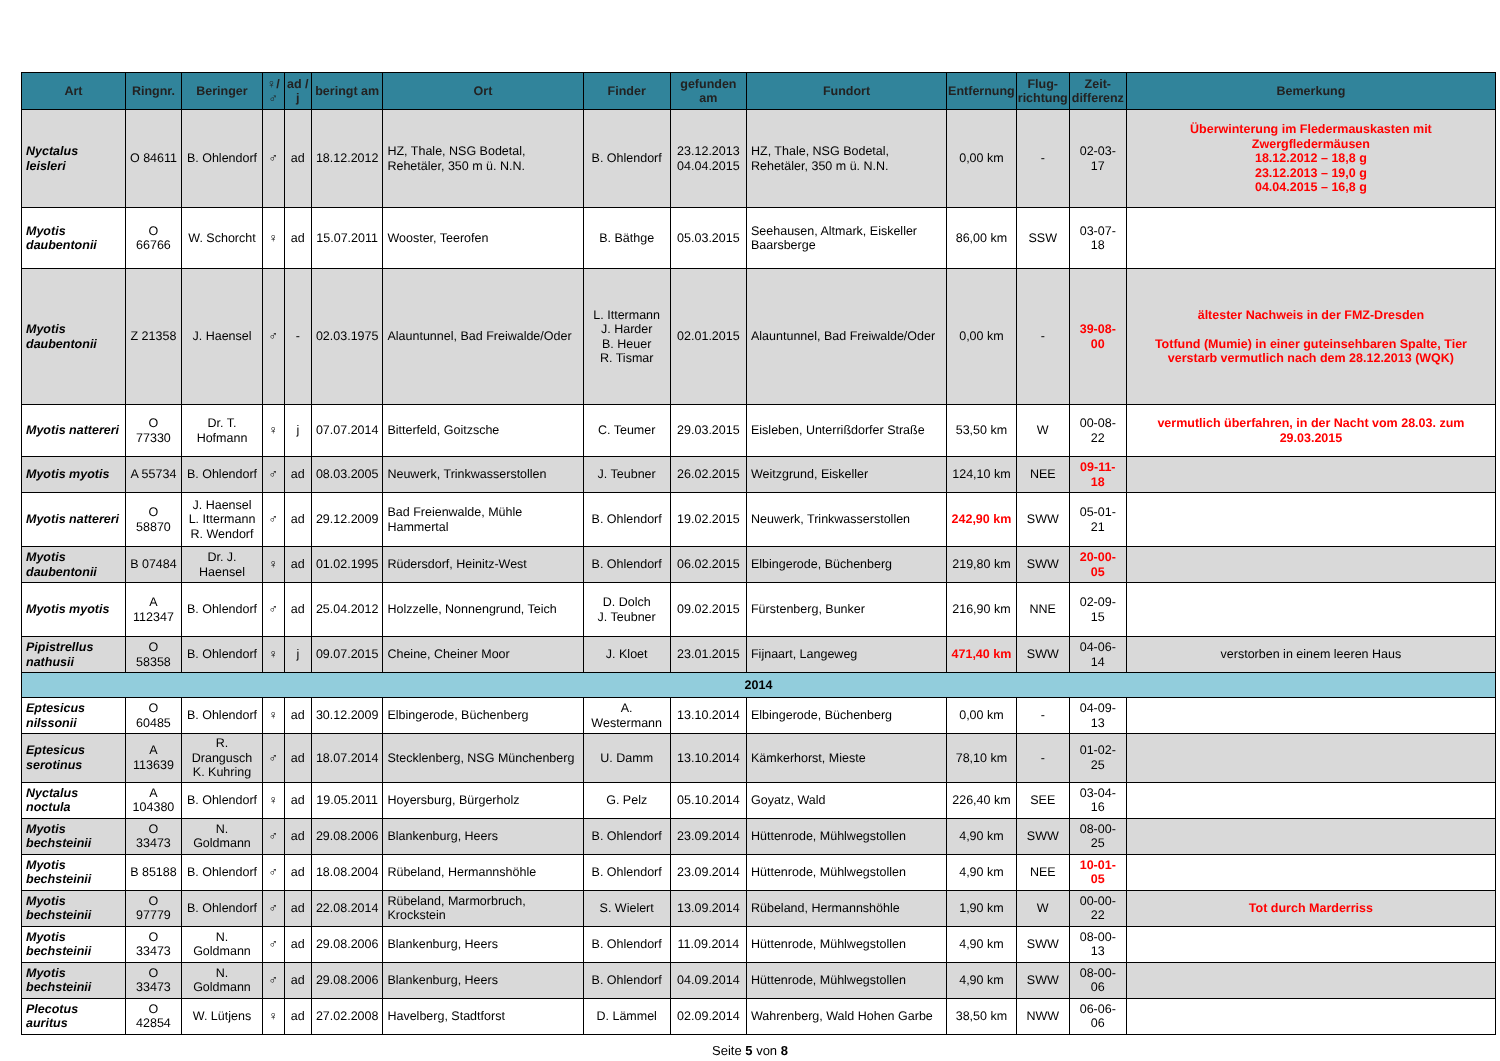| Art | Ringnr. | Beringer | ♀/♂ | ad / j | beringt am | Ort | Finder | gefunden am | Fundort | Entfernung | Flug- richtung | Zeit- differenz | Bemerkung |
| --- | --- | --- | --- | --- | --- | --- | --- | --- | --- | --- | --- | --- | --- |
| Nyctalus leisleri | O 84611 | B. Ohlendorf | ♂ | ad | 18.12.2012 | HZ, Thale, NSG Bodetal, Rehetäler, 350 m ü. N.N. | B. Ohlendorf | 23.12.2013 04.04.2015 | HZ, Thale, NSG Bodetal, Rehetäler, 350 m ü. N.N. | 0,00 km | - | 02-03-17 | Überwinterung im Fledermauskasten mit Zwergfledermäusen 18.12.2012 – 18,8 g 23.12.2013 – 19,0 g 04.04.2015 – 16,8 g |
| Myotis daubentonii | O 66766 | W. Schorcht | ♀ | ad | 15.07.2011 | Wooster, Teerofen | B. Bäthge | 05.03.2015 | Seehausen, Altmark, Eiskeller Baarsberge | 86,00 km | SSW | 03-07-18 | |
| Myotis daubentonii | Z 21358 | J. Haensel | ♂ | - | 02.03.1975 | Alauntunnel, Bad Freiwalde/Oder | L. Ittermann J. Harder B. Heuer R. Tismar | 02.01.2015 | Alauntunnel, Bad Freiwalde/Oder | 0,00 km | - | 39-08-00 | ältester Nachweis in der FMZ-Dresden Totfund (Mumie) in einer guteinsehbaren Spalte, Tier verstarb vermutlich nach dem 28.12.2013 (WQK) |
| Myotis nattereri | O 77330 | Dr. T. Hofmann | ♀ | j | 07.07.2014 | Bitterfeld, Goitzsche | C. Teumer | 29.03.2015 | Eisleben, Unterrißdorfer Straße | 53,50 km | W | 00-08-22 | vermutlich überfahren, in der Nacht vom 28.03. zum 29.03.2015 |
| Myotis myotis | A 55734 | B. Ohlendorf | ♂ | ad | 08.03.2005 | Neuwerk, Trinkwasserstollen | J. Teubner | 26.02.2015 | Weitzgrund, Eiskeller | 124,10 km | NEE | 09-11-18 | |
| Myotis nattereri | O 58870 | J. Haensel L. Ittermann R. Wendorf | ♂ | ad | 29.12.2009 | Bad Freienwalde, Mühle Hammertal | B. Ohlendorf | 19.02.2015 | Neuwerk, Trinkwasserstollen | 242,90 km | SWW | 05-01-21 | |
| Myotis daubentonii | B 07484 | Dr. J. Haensel | ♀ | ad | 01.02.1995 | Rüdersdorf, Heinitz-West | B. Ohlendorf | 06.02.2015 | Elbingerode, Büchenberg | 219,80 km | SWW | 20-00-05 | |
| Myotis myotis | A 112347 | B. Ohlendorf | ♂ | ad | 25.04.2012 | Holzzelle, Nonnengrund, Teich | D. Dolch J. Teubner | 09.02.2015 | Fürstenberg, Bunker | 216,90 km | NNE | 02-09-15 | |
| Pipistrellus nathusii | O 58358 | B. Ohlendorf | ♀ | j | 09.07.2015 | Cheine, Cheiner Moor | J. Kloet | 23.01.2015 | Fijnaart, Langeweg | 471,40 km | SWW | 04-06-14 | verstorben in einem leeren Haus |
| 2014 | | | | | | | | | | | | | |
| Eptesicus nilssonii | O 60485 | B. Ohlendorf | ♀ | ad | 30.12.2009 | Elbingerode, Büchenberg | A. Westermann | 13.10.2014 | Elbingerode, Büchenberg | 0,00 km | - | 04-09-13 | |
| Eptesicus serotinus | A 113639 | R. Drangusch K. Kuhring | ♂ | ad | 18.07.2014 | Stecklenberg, NSG Münchenberg | U. Damm | 13.10.2014 | Kämkerhorst, Mieste | 78,10 km | - | 01-02-25 | |
| Nyctalus noctula | A 104380 | B. Ohlendorf | ♀ | ad | 19.05.2011 | Hoyersburg, Bürgerholz | G. Pelz | 05.10.2014 | Goyatz, Wald | 226,40 km | SEE | 03-04-16 | |
| Myotis bechsteinii | O 33473 | N. Goldmann | ♂ | ad | 29.08.2006 | Blankenburg, Heers | B. Ohlendorf | 23.09.2014 | Hüttenrode, Mühlwegstollen | 4,90 km | SWW | 08-00-25 | |
| Myotis bechsteinii | B 85188 | B. Ohlendorf | ♂ | ad | 18.08.2004 | Rübeland, Hermannshöhle | B. Ohlendorf | 23.09.2014 | Hüttenrode, Mühlwegstollen | 4,90 km | NEE | 10-01-05 | |
| Myotis bechsteinii | O 97779 | B. Ohlendorf | ♂ | ad | 22.08.2014 | Rübeland, Marmorbruch, Krockstein | S. Wielert | 13.09.2014 | Rübeland, Hermannshöhle | 1,90 km | W | 00-00-22 | Tot durch Marderriss |
| Myotis bechsteinii | O 33473 | N. Goldmann | ♂ | ad | 29.08.2006 | Blankenburg, Heers | B. Ohlendorf | 11.09.2014 | Hüttenrode, Mühlwegstollen | 4,90 km | SWW | 08-00-13 | |
| Myotis bechsteinii | O 33473 | N. Goldmann | ♂ | ad | 29.08.2006 | Blankenburg, Heers | B. Ohlendorf | 04.09.2014 | Hüttenrode, Mühlwegstollen | 4,90 km | SWW | 08-00-06 | |
| Plecotus auritus | O 42854 | W. Lütjens | ♀ | ad | 27.02.2008 | Havelberg, Stadtforst | D. Lämmel | 02.09.2014 | Wahrenberg, Wald Hohen Garbe | 38,50 km | NWW | 06-06-06 | |
Seite 5 von 8